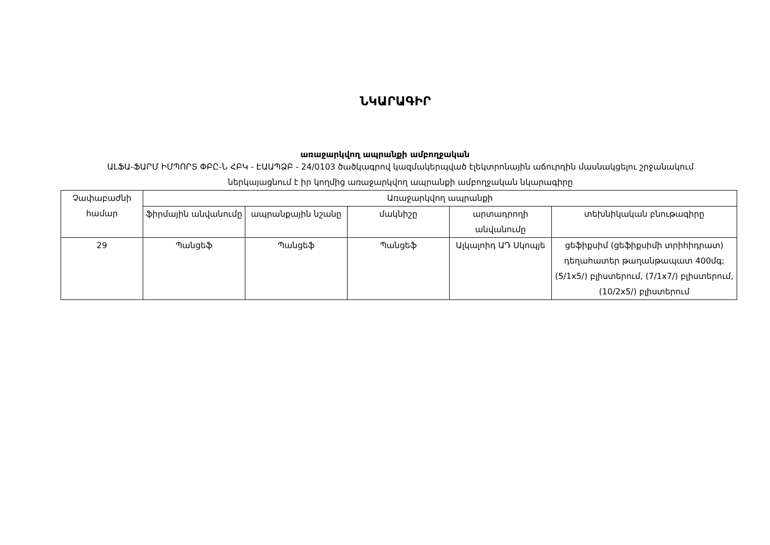ՆԿԱՐԱԳԻՐ
առաջարկվող ապրանքի ամբողջական
ԱԼՖԱ-ՖԱՐՄ ԻՄՊՈՐՏ ՓԲԸ-Ն ՀԲԿ - ԷԱԱՊՁԲ - 24/0103 ծածկագրով կազմակերպված էլեկտրոնային աճուրդին մասնակցելու շրջանակում ներկայացնում է իր կողմից առաջարկվող ապրանքի ամբողջական նկարագիրը
| Չափաբաժնի համար | Առաջարկվող ապրանքի | | | | |
| --- | --- | --- | --- | --- | --- |
| | ֆիրմային անվանումը | ապրանքային նշանը | մակնիշը | արտադրողի անվանումը | տեխնիկական բնութագիրը |
| 29 | Պանցեֆ | Պանցեֆ | Պանցեֆ | Ալկալոիդ ԱԴ Սկոպյե | ցեֆիքսիմ (ցեֆիքսիմի տրիհիդրատ) դեղահատեր թաղանթապատ 400մգ; (5/1x5/) բլիստերում, (7/1x7/) բլիստերում, (10/2x5/) բլիստերում |